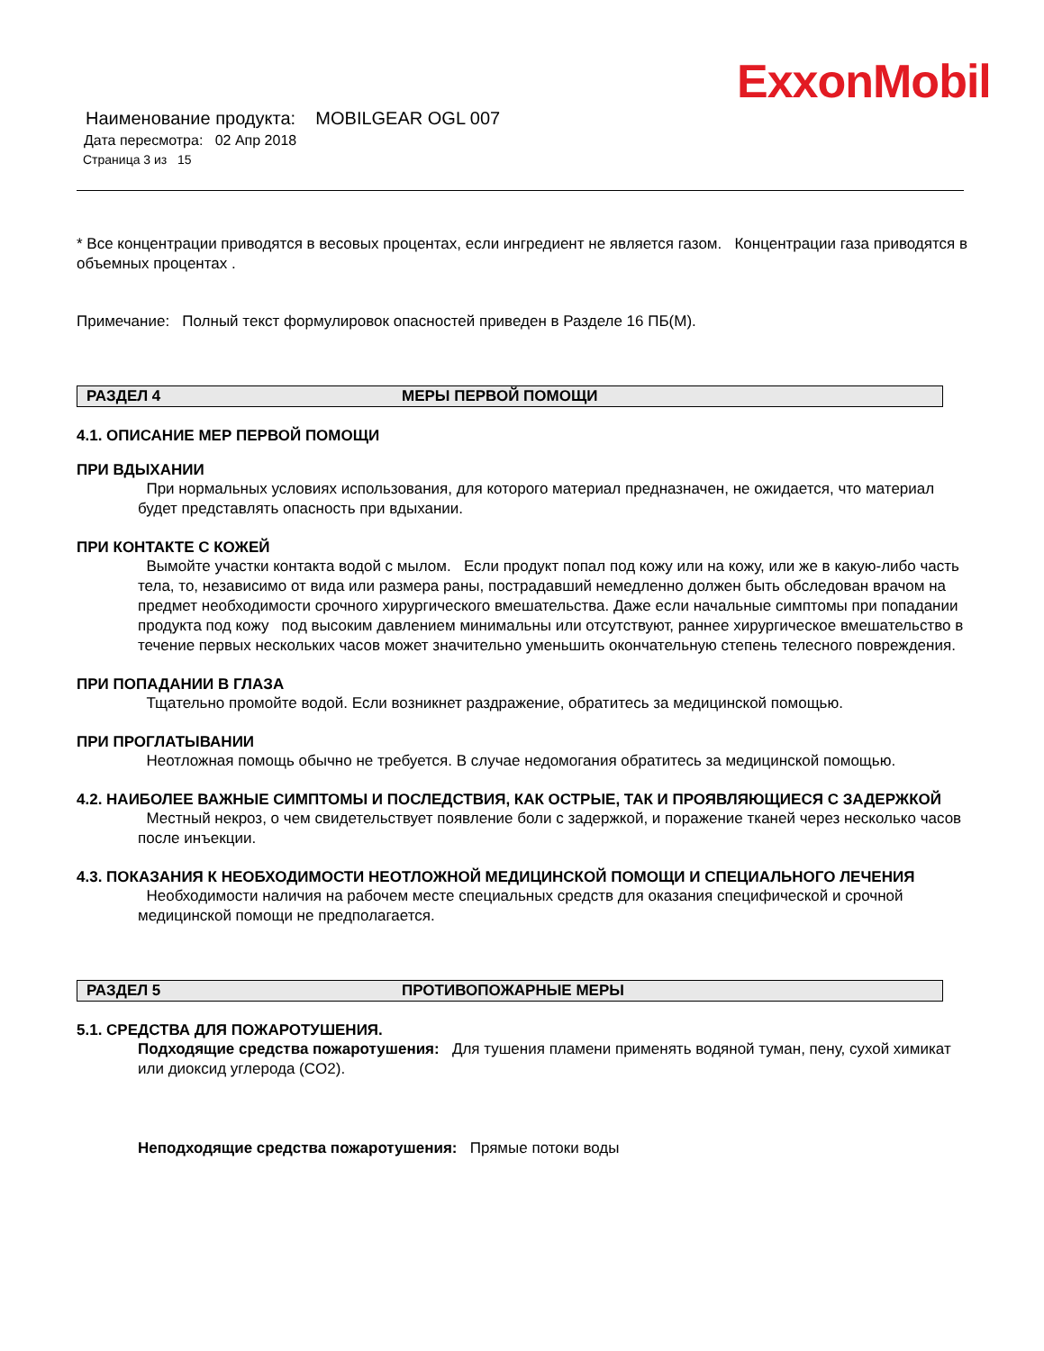ExxonMobil
Наименование продукта: MOBILGEAR OGL 007
Дата пересмотра: 02 Апр 2018
Страница 3 из 15
* Все концентрации приводятся в весовых процентах, если ингредиент не является газом. Концентрации газа приводятся в объемных процентах .
Примечание: Полный текст формулировок опасностей приведен в Разделе 16 ПБ(М).
РАЗДЕЛ 4 МЕРЫ ПЕРВОЙ ПОМОЩИ
4.1. ОПИСАНИЕ МЕР ПЕРВОЙ ПОМОЩИ
ПРИ ВДЫХАНИИ
При нормальных условиях использования, для которого материал предназначен, не ожидается, что материал будет представлять опасность при вдыхании.
ПРИ КОНТАКТЕ С КОЖЕЙ
Вымойте участки контакта водой с мылом. Если продукт попал под кожу или на кожу, или же в какую-либо часть тела, то, независимо от вида или размера раны, пострадавший немедленно должен быть обследован врачом на предмет необходимости срочного хирургического вмешательства. Даже если начальные симптомы при попадании продукта под кожу под высоким давлением минимальны или отсутствуют, раннее хирургическое вмешательство в течение первых нескольких часов может значительно уменьшить окончательную степень телесного повреждения.
ПРИ ПОПАДАНИИ В ГЛАЗА
Тщательно промойте водой. Если возникнет раздражение, обратитесь за медицинской помощью.
ПРИ ПРОГЛАТЫВАНИИ
Неотложная помощь обычно не требуется. В случае недомогания обратитесь за медицинской помощью.
4.2. НАИБОЛЕЕ ВАЖНЫЕ СИМПТОМЫ И ПОСЛЕДСТВИЯ, КАК ОСТРЫЕ, ТАК И ПРОЯВЛЯЮЩИЕСЯ С ЗАДЕРЖКОЙ
Местный некроз, о чем свидетельствует появление боли с задержкой, и поражение тканей через несколько часов после инъекции.
4.3. ПОКАЗАНИЯ К НЕОБХОДИМОСТИ НЕОТЛОЖНОЙ МЕДИЦИНСКОЙ ПОМОЩИ И СПЕЦИАЛЬНОГО ЛЕЧЕНИЯ
Необходимости наличия на рабочем месте специальных средств для оказания специфической и срочной медицинской помощи не предполагается.
РАЗДЕЛ 5 ПРОТИВОПОЖАРНЫЕ МЕРЫ
5.1. СРЕДСТВА ДЛЯ ПОЖАРОТУШЕНИЯ.
Подходящие средства пожаротушения: Для тушения пламени применять водяной туман, пену, сухой химикат или диоксид углерода (CO2).
Неподходящие средства пожаротушения: Прямые потоки воды